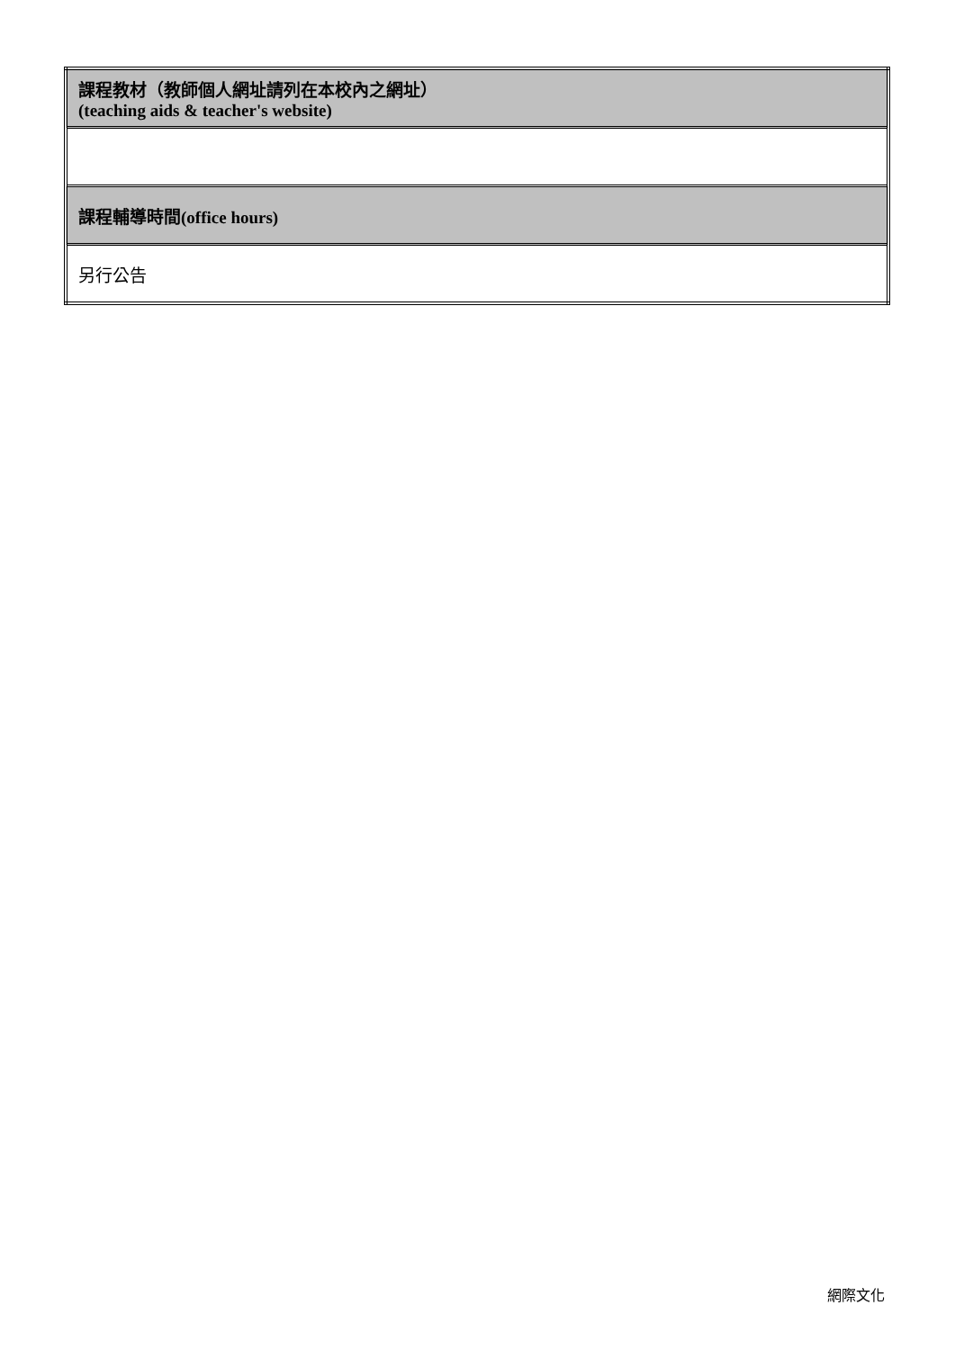| 課程教材（教師個人網址請列在本校內之網址） (teaching aids & teacher's website) |
| 課程輔導時間(office hours) |
| 另行公告 |
網際文化